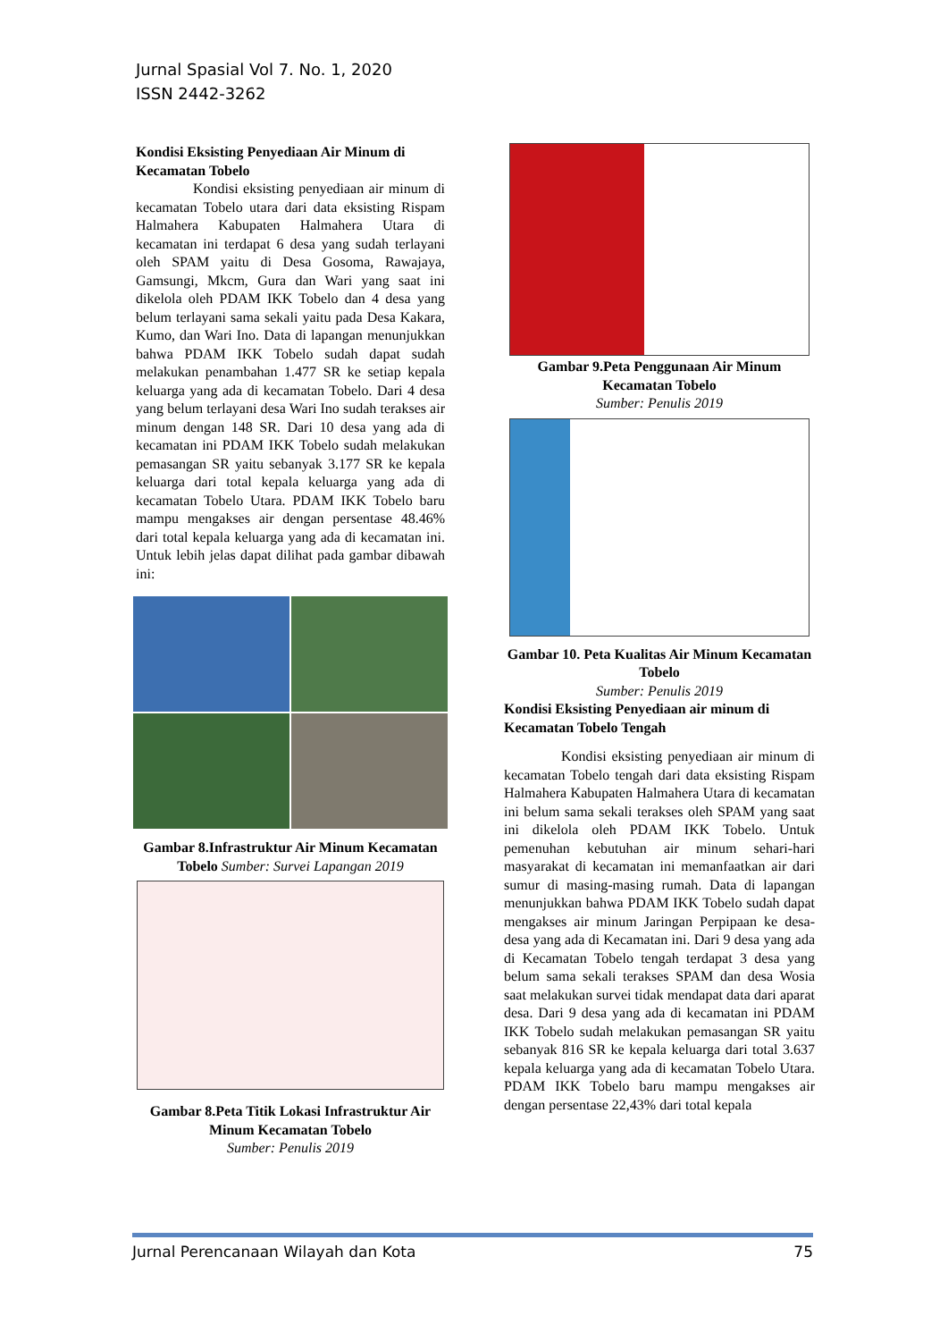Jurnal Spasial Vol 7. No. 1, 2020
ISSN 2442-3262
Kondisi Eksisting Penyediaan Air Minum di Kecamatan Tobelo
    Kondisi eksisting penyediaan air minum di kecamatan Tobelo utara dari data eksisting Rispam Halmahera Kabupaten Halmahera Utara di kecamatan ini terdapat 6 desa yang sudah terlayani oleh SPAM yaitu di Desa Gosoma, Rawajaya, Gamsungi, Mkcm, Gura dan Wari yang saat ini dikelola oleh PDAM IKK Tobelo dan 4 desa yang belum terlayani sama sekali yaitu pada Desa Kakara, Kumo, dan Wari Ino. Data di lapangan menunjukkan bahwa PDAM IKK Tobelo sudah dapat sudah melakukan penambahan 1.477 SR ke setiap kepala keluarga yang ada di kecamatan Tobelo. Dari 4 desa yang belum terlayani desa Wari Ino sudah terakses air minum dengan 148 SR. Dari 10 desa yang ada di kecamatan ini PDAM IKK Tobelo sudah melakukan pemasangan SR yaitu sebanyak 3.177 SR ke kepala keluarga dari total kepala keluarga yang ada di kecamatan Tobelo Utara. PDAM IKK Tobelo baru mampu mengakses air dengan persentase 48.46% dari total kepala keluarga yang ada di kecamatan ini. Untuk lebih jelas dapat dilihat pada gambar dibawah ini:
Gambar 8.Infrastruktur Air Minum Kecamatan Tobelo Sumber: Survei Lapangan 2019
Gambar 8.Peta Titik Lokasi Infrastruktur Air Minum Kecamatan Tobelo
Sumber: Penulis 2019
Gambar 9.Peta Penggunaan Air Minum Kecamatan Tobelo
Sumber: Penulis 2019
Gambar 10. Peta Kualitas Air Minum Kecamatan Tobelo
Sumber: Penulis 2019
Kondisi Eksisting Penyediaan air minum di Kecamatan Tobelo Tengah
    Kondisi eksisting penyediaan air minum di kecamatan Tobelo tengah dari data eksisting Rispam Halmahera Kabupaten Halmahera Utara di kecamatan ini belum sama sekali terakses oleh SPAM yang saat ini dikelola oleh PDAM IKK Tobelo. Untuk pemenuhan kebutuhan air minum sehari-hari masyarakat di kecamatan ini memanfaatkan air dari sumur di masing-masing rumah. Data di lapangan menunjukkan bahwa PDAM IKK Tobelo sudah dapat mengakses air minum Jaringan Perpipaan ke desa-desa yang ada di Kecamatan ini. Dari 9 desa yang ada di Kecamatan Tobelo tengah terdapat 3 desa yang belum sama sekali terakses SPAM dan desa Wosia saat melakukan survei tidak mendapat data dari aparat desa. Dari 9 desa yang ada di kecamatan ini PDAM IKK Tobelo sudah melakukan pemasangan SR yaitu sebanyak 816 SR ke kepala keluarga dari total 3.637 kepala keluarga yang ada di kecamatan Tobelo Utara. PDAM IKK Tobelo baru mampu mengakses air dengan persentase 22,43% dari total kepala
Jurnal Perencanaan Wilayah dan Kota 75